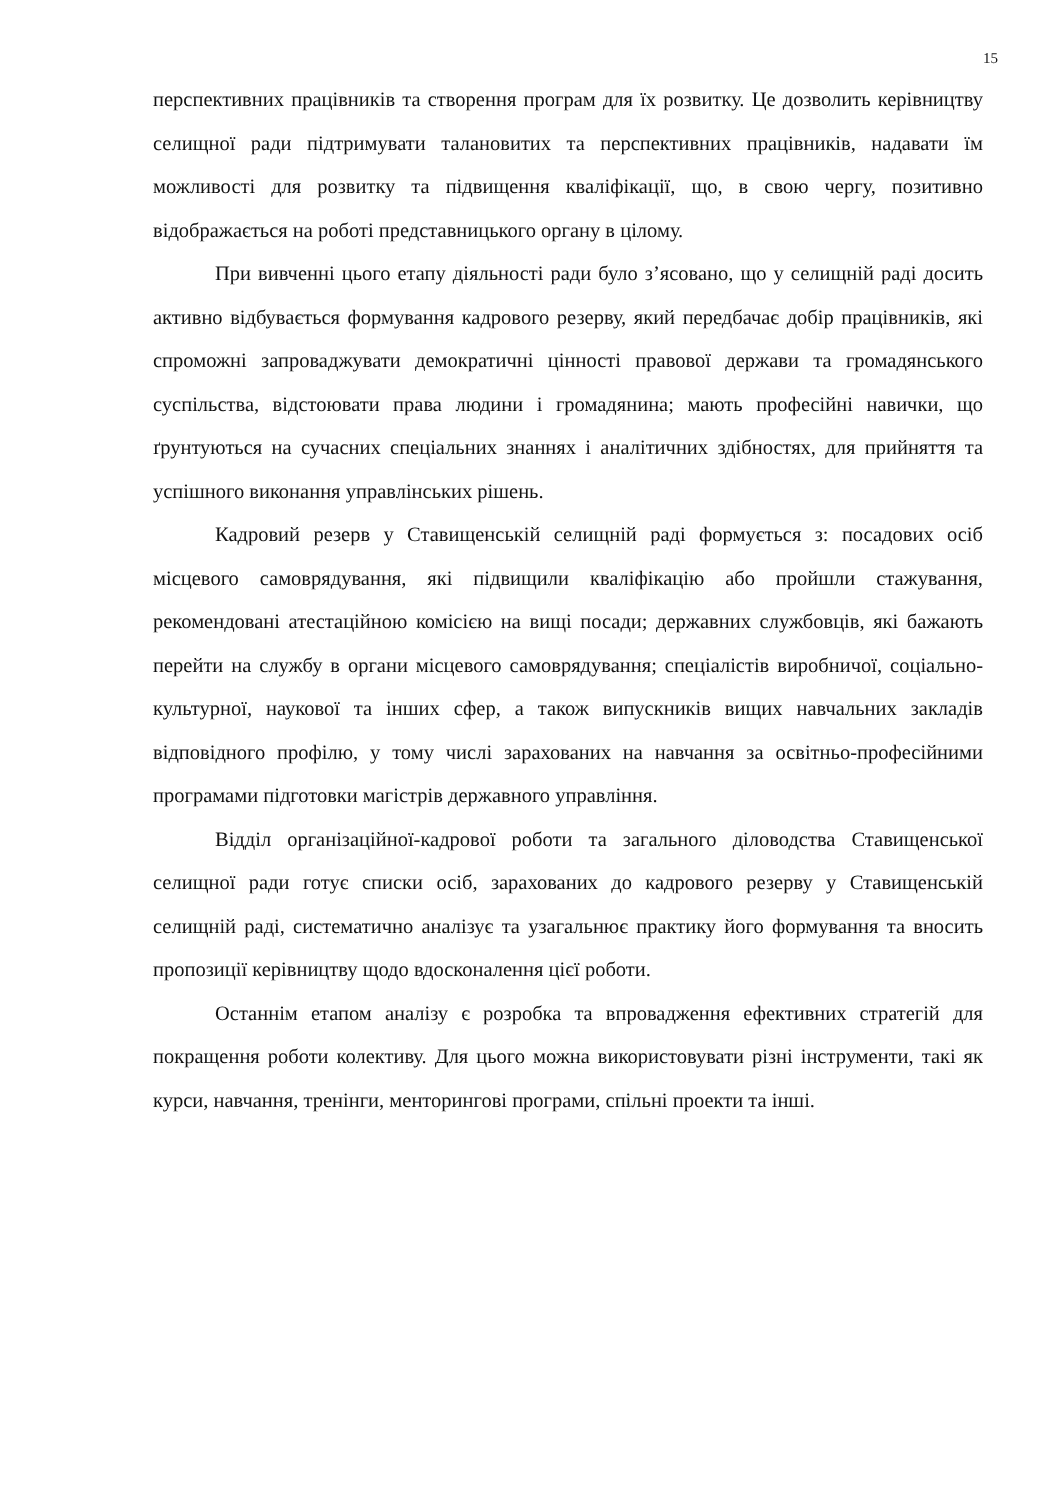15
перспективних працівників та створення програм для їх розвитку. Це дозволить керівництву селищної ради підтримувати талановитих та перспективних працівників, надавати їм можливості для розвитку та підвищення кваліфікації, що, в свою чергу, позитивно відображається на роботі представницького органу в цілому.
При вивченні цього етапу діяльності ради було з’ясовано, що у селищній раді досить активно відбувається формування кадрового резерву, який передбачає добір працівників, які спроможні запроваджувати демократичні цінності правової держави та громадянського суспільства, відстоювати права людини і громадянина; мають професійні навички, що ґрунтуються на сучасних спеціальних знаннях і аналітичних здібностях, для прийняття та успішного виконання управлінських рішень.
Кадровий резерв у Ставищенській селищній раді формується з: посадових осіб місцевого самоврядування, які підвищили кваліфікацію або пройшли стажування, рекомендовані атестаційною комісією на вищі посади; державних службовців, які бажають перейти на службу в органи місцевого самоврядування; спеціалістів виробничої, соціально-культурної, наукової та інших сфер, а також випускників вищих навчальних закладів відповідного профілю, у тому числі зарахованих на навчання за освітньо-професійними програмами підготовки магістрів державного управління.
Відділ організаційної-кадрової роботи та загального діловодства Ставищенської селищної ради готує списки осіб, зарахованих до кадрового резерву у Ставищенській селищній раді, систематично аналізує та узагальнює практику його формування та вносить пропозиції керівництву щодо вдосконалення цієї роботи.
Останнім етапом аналізу є розробка та впровадження ефективних стратегій для покращення роботи колективу. Для цього можна використовувати різні інструменти, такі як курси, навчання, тренінги, менторингові програми, спільні проекти та інші.